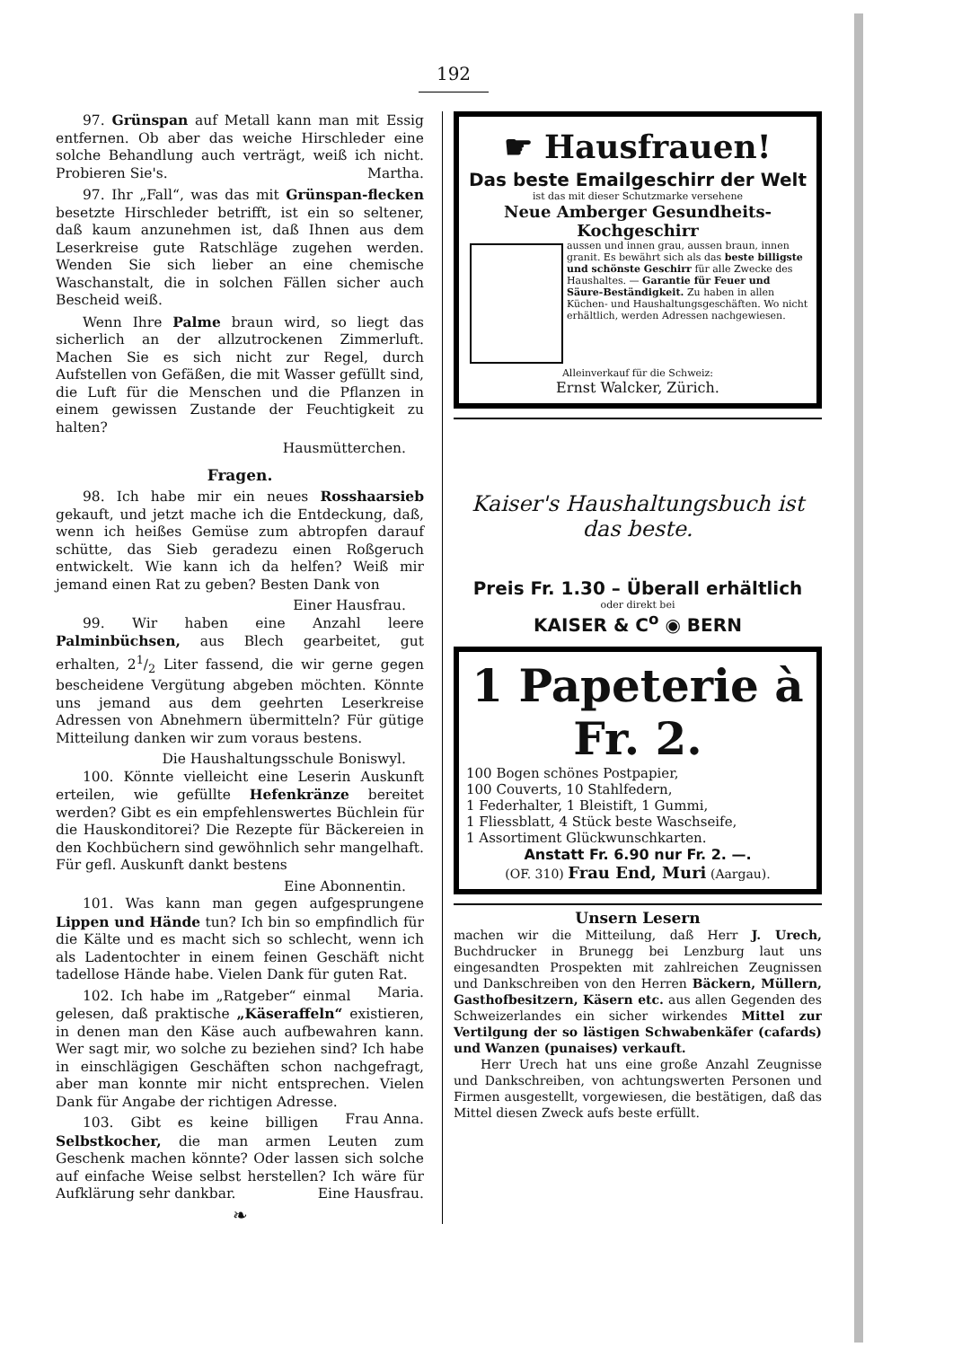192
97. Grünspan auf Metall kann man mit Essig entfernen. Ob aber das weiche Hirschleder eine solche Behandlung auch verträgt, weiß ich nicht. Probieren Sie's. Martha.
97. Ihr „Fall“, was das mit Grünspan-flecken besetzte Hirschleder betrifft, ist ein so seltener, daß kaum anzunehmen ist, daß Ihnen aus dem Leserkreise gute Ratschläge zugehen werden. Wenden Sie sich lieber an eine chemische Waschanstalt, die in solchen Fällen sicher auch Bescheid weiß.
Wenn Ihre Palme braun wird, so liegt das sicherlich an der allzutrockenen Zimmerluft. Machen Sie es sich nicht zur Regel, durch Aufstellen von Gefäßen, die mit Wasser gefüllt sind, die Luft für die Menschen und die Pflanzen in einem gewissen Zustande der Feuchtigkeit zu halten?
Hausmütterchen.
Fragen.
98. Ich habe mir ein neues Rosshaarsieb gekauft, und jetzt mache ich die Entdeckung, daß, wenn ich heißes Gemüse zum abtropfen darauf schütte, das Sieb geradezu einen Roßgeruch entwickelt. Wie kann ich da helfen? Weiß mir jemand einen Rat zu geben? Besten Dank von
Einer Hausfrau.
99. Wir haben eine Anzahl leere Palminbüchsen, aus Blech gearbeitet, gut erhalten, 21/2 Liter fassend, die wir gerne gegen bescheidene Vergütung abgeben möchten. Könnte uns jemand aus dem geehrten Leserkreise Adressen von Abnehmern übermitteln? Für gütige Mitteilung danken wir zum voraus bestens.
Die Haushaltungsschule Boniswyl.
100. Könnte vielleicht eine Leserin Auskunft erteilen, wie gefüllte Hefenkränze bereitet werden? Gibt es ein empfehlenswertes Büchlein für die Hauskonditorei? Die Rezepte für Bäckereien in den Kochbüchern sind gewöhnlich sehr mangelhaft. Für gefl. Auskunft dankt bestens
Eine Abonnentin.
101. Was kann man gegen aufgesprungene Lippen und Hände tun? Ich bin so empfindlich für die Kälte und es macht sich so schlecht, wenn ich als Ladentochter in einem feinen Geschäft nicht tadellose Hände habe. Vielen Dank für guten Rat. Maria.
102. Ich habe im „Ratgeber“ einmal gelesen, daß praktische „Käseraffeln“ existieren, in denen man den Käse auch aufbewahren kann. Wer sagt mir, wo solche zu beziehen sind? Ich habe in einschlägigen Geschäften schon nachgefragt, aber man konnte mir nicht entsprechen. Vielen Dank für Angabe der richtigen Adresse. Frau Anna.
103. Gibt es keine billigen Selbstkocher, die man armen Leuten zum Geschenk machen könnte? Oder lassen sich solche auf einfache Weise selbst herstellen? Ich wäre für Aufklärung sehr dankbar. Eine Hausfrau.
❧
☛ Hausfrauen!
Das beste Emailgeschirr der Welt
ist das mit dieser Schutzmarke versehene
Neue Amberger Gesundheits-Kochgeschirr
aussen und innen grau, aussen braun, innen granit. Es bewährt sich als das beste billigste und schönste Geschirr für alle Zwecke des Haushaltes. — Garantie für Feuer und Säure-Beständigkeit. Zu haben in allen Küchen- und Haushaltungsgeschäften. Wo nicht erhältlich, werden Adressen nachgewiesen.
Alleinverkauf für die Schweiz:
Ernst Walcker, Zürich.
Kaiser's Haushaltungsbuch ist das beste.
Preis Fr. 1.30 – Überall erhältlich
oder direkt bei
KAISER & C<sup>o</sup> ◉ BERN
1 Papeterie à Fr. 2.
100 Bogen schönes Postpapier,
100 Couverts, 10 Stahlfedern,
1 Federhalter, 1 Bleistift, 1 Gummi,
1 Fliessblatt, 4 Stück beste Waschseife,
1 Assortiment Glückwunschkarten.
Anstatt Fr. 6.90 nur Fr. 2. —.
(OF. 310) Frau End, Muri (Aargau).
Unsern Lesern
machen wir die Mitteilung, daß Herr J. Urech, Buchdrucker in Brunegg bei Lenzburg laut uns eingesandten Prospekten mit zahlreichen Zeugnissen und Dankschreiben von den Herren Bäckern, Müllern, Gasthofbesitzern, Käsern etc. aus allen Gegenden des Schweizerlandes ein sicher wirkendes Mittel zur Vertilgung der so lästigen Schwabenkäfer (cafards) und Wanzen (punaises) verkauft.
Herr Urech hat uns eine große Anzahl Zeugnisse und Dankschreiben, von achtungswerten Personen und Firmen ausgestellt, vorgewiesen, die bestätigen, daß das Mittel diesen Zweck aufs beste erfüllt.